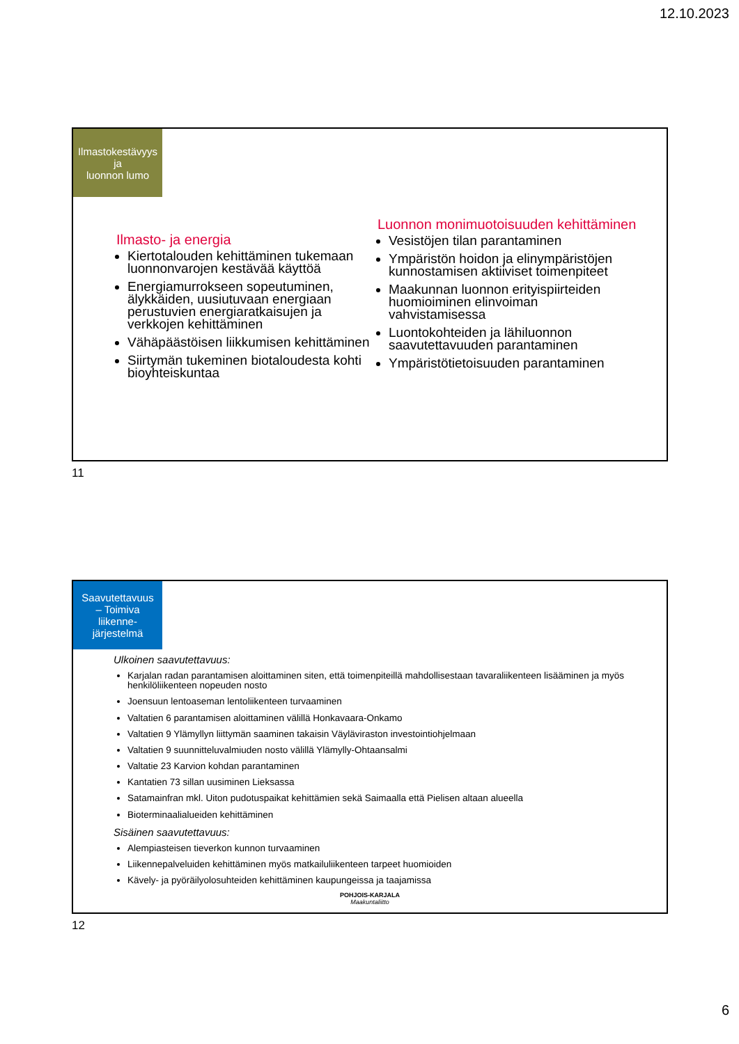12.10.2023
Ilmastokestävyys
ja
luonnon lumo
Ilmasto- ja energia
Kiertotalouden kehittäminen tukemaan luonnonvarojen kestävää käyttöä
Energiamurrokseen sopeutuminen, älykkäiden, uusiutuvaan energiaan perustuvien energiaratkaisujen ja verkkojen kehittäminen
Vähäpäästöisen liikkumisen kehittäminen
Siirtymän tukeminen biotaloudesta kohti bioyhteiskuntaa
Luonnon monimuotoisuuden kehittäminen
Vesistöjen tilan parantaminen
Ympäristön hoidon ja elinympäristöjen kunnostamisen aktiiviset toimenpiteet
Maakunnan luonnon erityispiirteiden huomioiminen elinvoiman vahvistamisessa
Luontokohteiden ja lähiluonnon saavutettavuuden parantaminen
Ympäristötietoisuuden parantaminen
11
Saavutettavuus
– Toimiva
liikenne-
järjestelmä
Ulkoinen saavutettavuus:
Karjalan radan parantamisen aloittaminen siten, että toimenpiteillä mahdollisestaan tavaraliikenteen lisääminen ja myös henkilöliikenteen nopeuden nosto
Joensuun lentoaseman lentoliikenteen turvaaminen
Valtatien 6 parantamisen aloittaminen välillä Honkavaara-Onkamo
Valtatien 9 Ylämyllyn liittymän saaminen takaisin Väyläviraston investointiohjelmaan
Valtatien 9 suunnitteluvalmiuden nosto välillä Ylämylly-Ohtaansalmi
Valtatie 23 Karvion kohdan parantaminen
Kantatien 73 sillan uusiminen Lieksassa
Satamainfran mkl. Uiton pudotuspaikat kehittämien sekä Saimaalla että Pielisen altaan alueella
Bioterminaalialueiden kehittäminen
Sisäinen saavutettavuus:
Alempiasteisen tieverkon kunnon turvaaminen
Liikennepalveluiden kehittäminen myös matkailuliikenteen tarpeet huomioiden
Kävely- ja pyöräilyolosuhteiden kehittäminen kaupungeissa ja taajamissa
POHJOIS-KARJALA
Maakuntaliitto
12
6